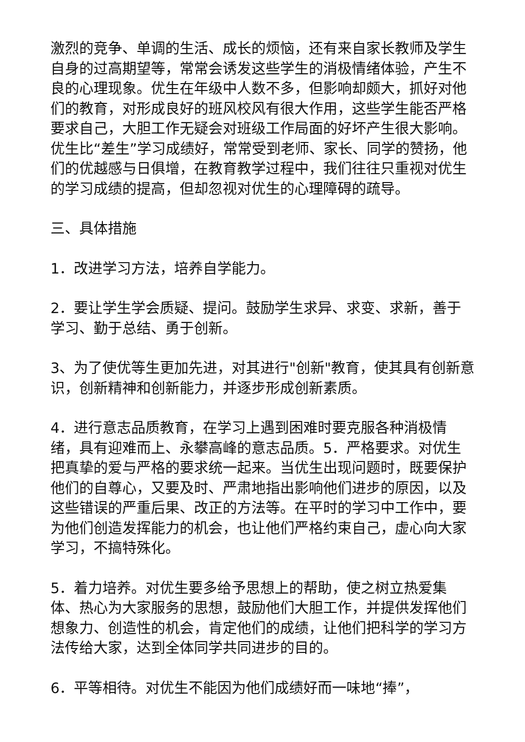激烈的竞争、单调的生活、成长的烦恼，还有来自家长教师及学生自身的过高期望等，常常会诱发这些学生的消极情绪体验，产生不良的心理现象。优生在年级中人数不多，但影响却颇大，抓好对他们的教育，对形成良好的班风校风有很大作用，这些学生能否严格要求自己，大胆工作无疑会对班级工作局面的好坏产生很大影响。优生比“差生”学习成绩好，常常受到老师、家长、同学的赞扬，他们的优越感与日俱增，在教育教学过程中，我们往往只重视对优生的学习成绩的提高，但却忽视对优生的心理障碍的疏导。
三、具体措施
1．改进学习方法，培养自学能力。
2．要让学生学会质疑、提问。鼓励学生求异、求变、求新，善于学习、勤于总结、勇于创新。
3、为了使优等生更加先进，对其进行"创新"教育，使其具有创新意识，创新精神和创新能力，并逐步形成创新素质。
4．进行意志品质教育，在学习上遇到困难时要克服各种消极情绪，具有迎难而上、永攀高峰的意志品质。5．严格要求。对优生把真挚的爱与严格的要求统一起来。当优生出现问题时，既要保护他们的自尊心，又要及时、严肃地指出影响他们进步的原因，以及这些错误的严重后果、改正的方法等。在平时的学习中工作中，要为他们创造发挥能力的机会，也让他们严格约束自己，虚心向大家学习，不搞特殊化。
5．着力培养。对优生要多给予思想上的帮助，使之树立热爱集体、热心为大家服务的思想，鼓励他们大胆工作，并提供发挥他们想象力、创造性的机会，肯定他们的成绩，让他们把科学的学习方法传给大家，达到全体同学共同进步的目的。
6．平等相待。对优生不能因为他们成绩好而一味地“捧”，